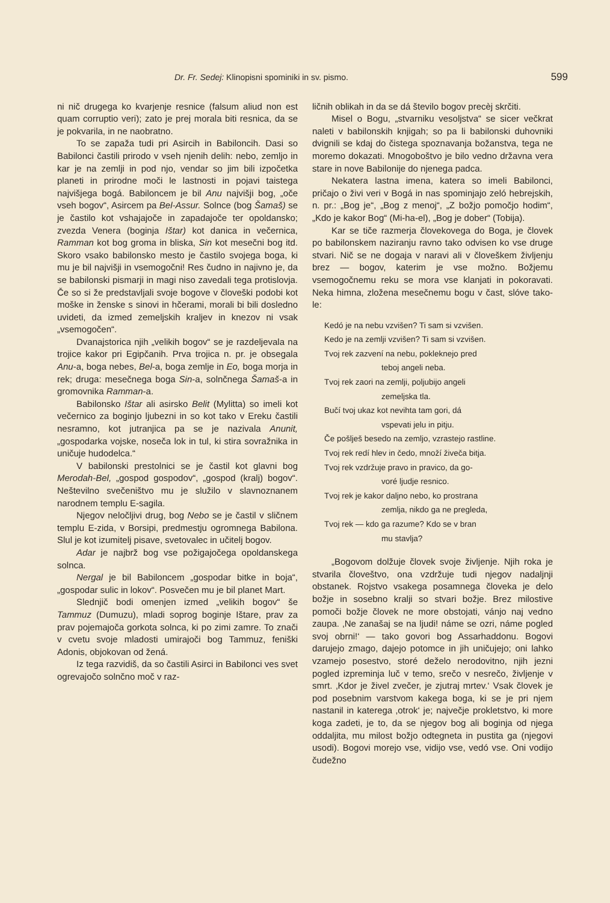Dr. Fr. Sedej: Klinopisni spominiki in sv. pismo. 599
ni nič drugega ko kvarjenje resnice (falsum aliud non est quam corruptio veri); zato je prej morala biti resnica, da se je pokvarila, in ne naobratno.
To se zapaža tudi pri Asircih in Babiloncih. Dasi so Babilonci častili prirodo v vseh njenih delih: nebo, zemljo in kar je na zemlji in pod njo, vendar so jim bili izpočetka planeti in prirodne moči le lastnosti in pojavi taistega najvišjega bogá. Babiloncem je bil Anu najvišji bog, „oče vseh bogov“, Asircem pa Bel-Assur. Solnce (bog Šamaš) se je častilo kot vshajajoče in zapadajoče ter opoldansko; zvezda Venera (boginja Ištar) kot danica in večernica, Ramman kot bog groma in bliska, Sin kot mesečni bog itd. Skoro vsako babilonsko mesto je častilo svojega boga, ki mu je bil najvišji in vsemogočni! Res čudno in najivno je, da se babilonski pismarji in magi niso zavedali tega protislovja. Če so si že predstavljali svoje bogove v človeški podobi kot moške in ženske s sinovi in hčerami, morali bi bili dosledno uvideti, da izmed zemeljskih kraljev in knezov ni vsak „vsemogočen“.
Dvanajstorica njih „velikih bogov“ se je razdeljevala na trojice kakor pri Egipčanih. Prva trojica n. pr. je obsegala Anu-a, boga nebes, Bel-a, boga zemlje in Eo, boga morja in rek; druga: mesečnega boga Sin-a, solnčnega Šamaš-a in gromovnika Ramman-a.
Babilonsko Ištar ali asirsko Belit (Mylitta) so imeli kot večernico za boginjo ljubezni in so kot tako v Ereku častili nesramno, kot jutranjica pa se je nazivala Anunit, „gospodarka vojske, noseča lok in tul, ki stira sovražnika in uničuje hudodelca.“
V babilonski prestolnici se je častil kot glavni bog Merodah-Bel, „gospod gospodov“, „gospod (kralj) bogov“. Neštevilno svečeništvo mu je služilo v slavnoznanem narodnem templu E-sagila.
Njegov neločljivi drug, bog Nebo se je častil v sličnem templu E-zida, v Borsipi, predmestju ogromnega Babilona. Slul je kot izumitelj pisave, svetovalec in učitelj bogov.
Adar je najbrž bog vse požigajočega opoldanskega solnca.
Nergal je bil Babiloncem „gospodar bitke in boja“, „gospodar sulic in lokov“. Posvečen mu je bil planet Mart.
Slednjič bodi omenjen izmed „velikih bogov“ še Tammuz (Dumuzu), mladi soprog boginje Ištare, prav za prav pojemajoča gorkota solnca, ki po zimi zamre. To znači v cvetu svoje mladosti umirajoči bog Tammuz, feniški Adonis, objokovan od žená.
Iz tega razvidiš, da so častili Asirci in Babilonci ves svet ogrevajočo solnčno moč v raz-
ličnih oblikah in da se dá število bogov precèj skrčiti.
Misel o Bogu, „stvarniku vesoljstva“ se sicer večkrat naleti v babilonskih knjigah; so pa li babilonski duhovniki dvignili se kdaj do čistega spoznavanja božanstva, tega ne moremo dokazati. Mnogoboštvo je bilo vedno državna vera stare in nove Babilonije do njenega padca.
Nekatera lastna imena, katera so imeli Babilonci, pričajo o živi veri v Bogá in nas spominjajo zeló hebrejskih, n. pr.: „Bog je“, „Bog z menoj“, „Z božjo pomočjo hodim“, „Kdo je kakor Bog“ (Mi-ha-el), „Bog je dober“ (Tobija).
Kar se tiče razmerja človekovega do Boga, je človek po babilonskem naziranju ravno tako odvisen ko vse druge stvari. Nič se ne dogaja v naravi ali v človeškem življenju brez — bogov, katerim je vse možno. Božjemu vsemogočnemu reku se mora vse klanjati in pokoravati. Neka himna, zložena mesečnemu bogu v čast, slóve tako-le:
Kedó je na nebu vzvišen? Ti sam si vzvišen.
Kedo je na zemlji vzvišen? Ti sam si vzvišen.
Tvoj rek zazvení na nebu, pokleknejo pred
teboj angeli neba.
Tvoj rek zaori na zemlji, poljubijo angeli
zemeljska tla.
Bučí tvoj ukaz kot nevihta tam gori, dá
vspevati jelu in pitju.
Če pošlješ besedo na zemljo, vzrastejo rastline.
Tvoj rek redí hlev in čedo, množí živeča bitja.
Tvoj rek vzdržuje pravo in pravico, da go-
voré ljudje resnico.
Tvoj rek je kakor daljno nebo, ko prostrana
zemlja, nikdo ga ne pregleda,
Tvoj rek — kdo ga razume? Kdo se v bran
mu stavlja?
„Bogovom dolžuje človek svoje življenje. Njih roka je stvarila človeštvo, ona vzdržuje tudi njegov nadaljnji obstanek. Rojstvo vsakega posamnega človeka je delo božje in sosebno kralji so stvari božje. Brez milostive pomoči božje človek ne more obstojati, vánjo naj vedno zaupa. ‚Ne zanašaj se na ljudi! náme se ozri, náme pogled svoj obrni!‘ — tako govori bog Assarhaddonu. Bogovi darujejo zmago, dajejo potomce in jih uničujejo; oni lahko vzamejo posestvo, storé deželo nerodovitno, njih jezni pogled izpreminja luč v temo, srečo v nesrečo, življenje v smrt. ‚Kdor je živel zvečer, je zjutraj mrtev.‘ Vsak človek je pod posebnim varstvom kakega boga, ki se je pri njem nastanil in katerega ‚otrok‘ je; največje prokletstvo, ki more koga zadeti, je to, da se njegov bog ali boginja od njega oddaljita, mu milost božjo odtegneta in pustita ga (njegovi usodi). Bogovi morejo vse, vidijo vse, vedó vse. Oni vodijo čudežno